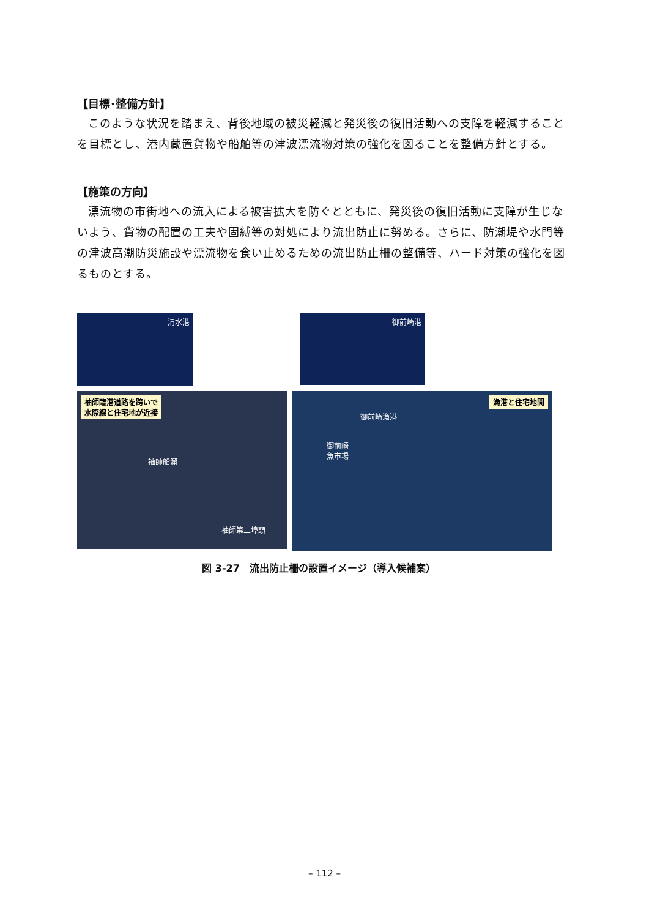【目標･整備方針】
このような状況を踏まえ、背後地域の被災軽減と発災後の復旧活動への支障を軽減することを目標とし、港内蔵置貨物や船舶等の津波漂流物対策の強化を図ることを整備方針とする。
【施策の方向】
漂流物の市街地への流入による被害拡大を防ぐとともに、発災後の復旧活動に支障が生じないよう、貨物の配置の工夫や固縛等の対処により流出防止に努める。さらに、防潮堤や水門等の津波高潮防災施設や漂流物を食い止めるための流出防止柵の整備等、ハード対策の強化を図るものとする。
清水港
御前崎港
袖師臨港道路を跨いで
水際線と住宅地が近接
袖師船溜
袖師第二埠頭
漁港と住宅地間
御前崎漁港
御前崎
魚市場
図 3-27　流出防止柵の設置イメージ（導入候補案）
– 112 –